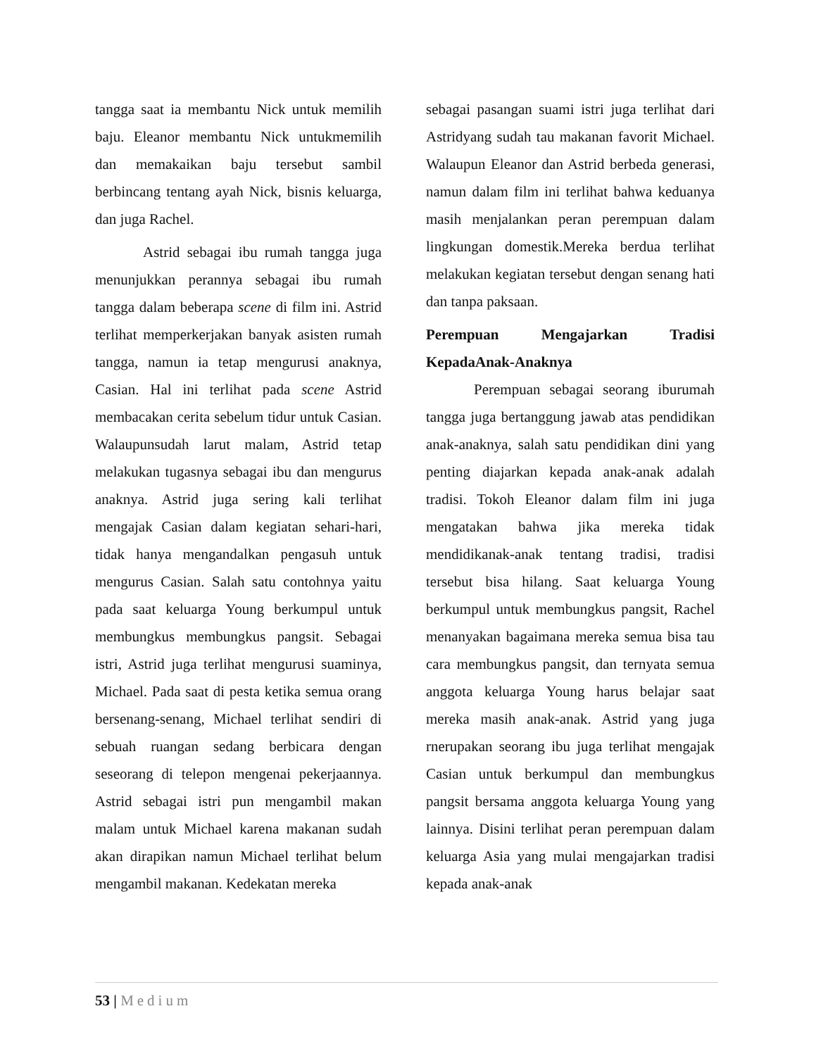tangga saat ia membantu Nick untuk memilih baju. Eleanor membantu Nick untukmemilih dan memakaikan baju tersebut sambil berbincang tentang ayah Nick, bisnis keluarga, dan juga Rachel.
Astrid sebagai ibu rumah tangga juga menunjukkan perannya sebagai ibu rumah tangga dalam beberapa scene di film ini. Astrid terlihat memperkerjakan banyak asisten rumah tangga, namun ia tetap mengurusi anaknya, Casian. Hal ini terlihat pada scene Astrid membacakan cerita sebelum tidur untuk Casian. Walaupunsudah larut malam, Astrid tetap melakukan tugasnya sebagai ibu dan mengurus anaknya. Astrid juga sering kali terlihat mengajak Casian dalam kegiatan sehari-hari, tidak hanya mengandalkan pengasuh untuk mengurus Casian. Salah satu contohnya yaitu pada saat keluarga Young berkumpul untuk membungkus membungkus pangsit. Sebagai istri, Astrid juga terlihat mengurusi suaminya, Michael. Pada saat di pesta ketika semua orang bersenang-senang, Michael terlihat sendiri di sebuah ruangan sedang berbicara dengan seseorang di telepon mengenai pekerjaannya. Astrid sebagai istri pun mengambil makan malam untuk Michael karena makanan sudah akan dirapikan namun Michael terlihat belum mengambil makanan. Kedekatan mereka
sebagai pasangan suami istri juga terlihat dari Astridyang sudah tau makanan favorit Michael. Walaupun Eleanor dan Astrid berbeda generasi, namun dalam film ini terlihat bahwa keduanya masih menjalankan peran perempuan dalam lingkungan domestik.Mereka berdua terlihat melakukan kegiatan tersebut dengan senang hati dan tanpa paksaan.
Perempuan Mengajarkan Tradisi KepadaAnak-Anaknya
Perempuan sebagai seorang iburumah tangga juga bertanggung jawab atas pendidikan anak-anaknya, salah satu pendidikan dini yang penting diajarkan kepada anak-anak adalah tradisi. Tokoh Eleanor dalam film ini juga mengatakan bahwa jika mereka tidak mendidikanak-anak tentang tradisi, tradisi tersebut bisa hilang. Saat keluarga Young berkumpul untuk membungkus pangsit, Rachel menanyakan bagaimana mereka semua bisa tau cara membungkus pangsit, dan ternyata semua anggota keluarga Young harus belajar saat mereka masih anak-anak. Astrid yang juga rnerupakan seorang ibu juga terlihat mengajak Casian untuk berkumpul dan membungkus pangsit bersama anggota keluarga Young yang lainnya. Disini terlihat peran perempuan dalam keluarga Asia yang mulai mengajarkan tradisi kepada anak-anak
53 | Medium